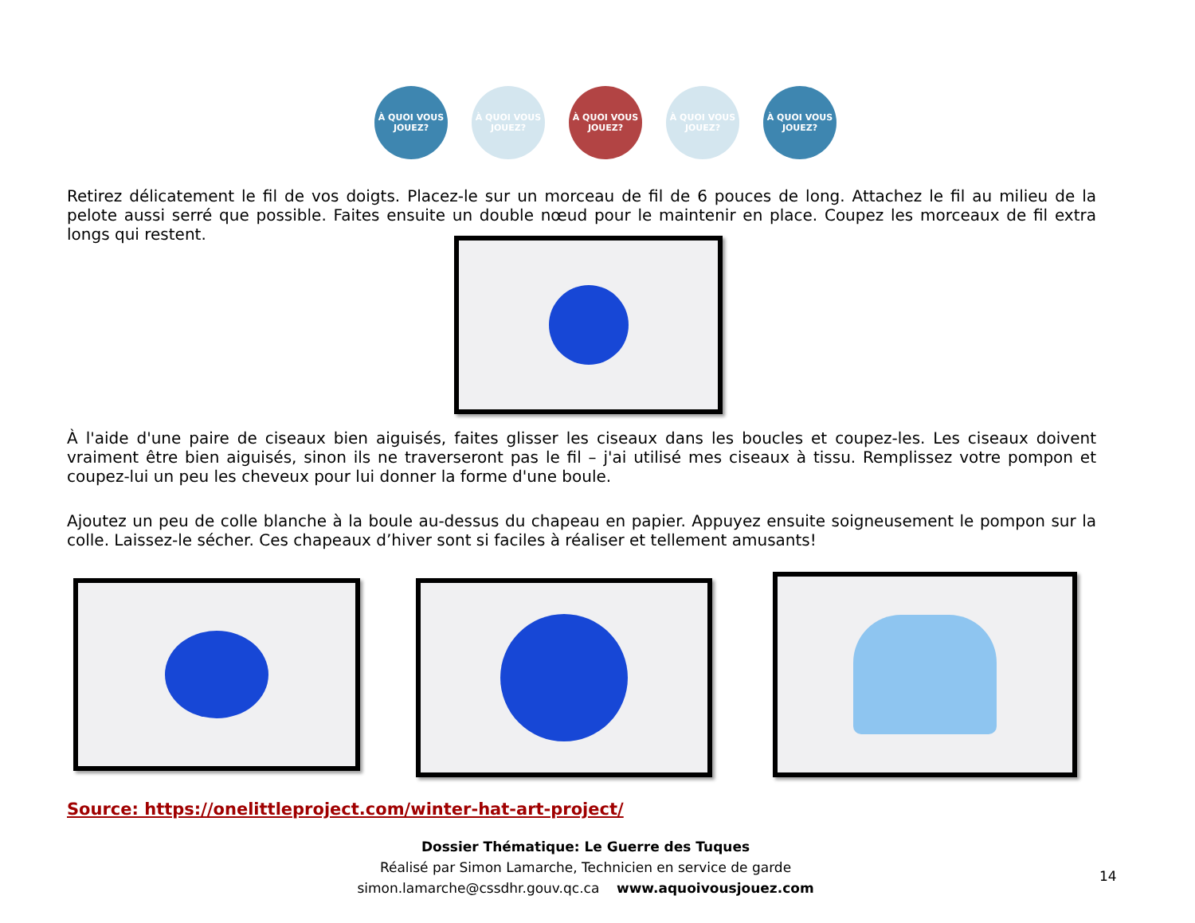À QUOI VOUS JOUEZ?
À QUOI VOUS JOUEZ?
À QUOI VOUS JOUEZ?
À QUOI VOUS JOUEZ?
À QUOI VOUS JOUEZ?
Retirez délicatement le fil de vos doigts. Placez-le sur un morceau de fil de 6 pouces de long. Attachez le fil au milieu de la pelote aussi serré que possible. Faites ensuite un double nœud pour le maintenir en place. Coupez les morceaux de fil extra longs qui restent.
À l'aide d'une paire de ciseaux bien aiguisés, faites glisser les ciseaux dans les boucles et coupez-les. Les ciseaux doivent vraiment être bien aiguisés, sinon ils ne traverseront pas le fil – j'ai utilisé mes ciseaux à tissu. Remplissez votre pompon et coupez-lui un peu les cheveux pour lui donner la forme d'une boule.
Ajoutez un peu de colle blanche à la boule au-dessus du chapeau en papier. Appuyez ensuite soigneusement le pompon sur la colle. Laissez-le sécher. Ces chapeaux d’hiver sont si faciles à réaliser et tellement amusants!
Source: https://onelittleproject.com/winter-hat-art-project/
Dossier Thématique: Le Guerre des Tuques
Réalisé par Simon Lamarche, Technicien en service de garde
simon.lamarche@cssdhr.gouv.qc.ca www.aquoivousjouez.com
14